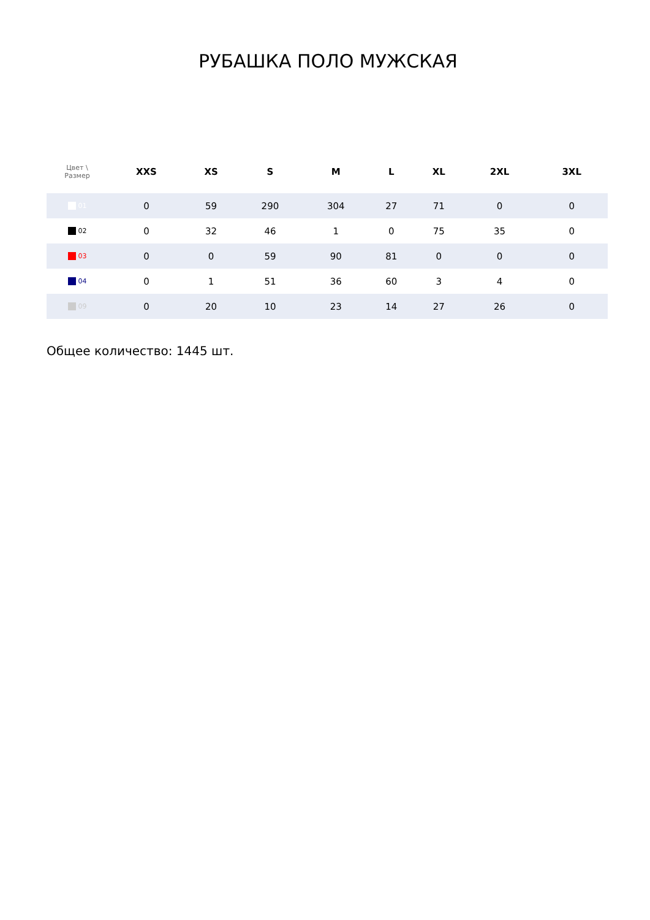РУБАШКА ПОЛО МУЖСКАЯ
| Цвет \ Размер | XXS | XS | S | M | L | XL | 2XL | 3XL |
| --- | --- | --- | --- | --- | --- | --- | --- | --- |
| 01 | 0 | 59 | 290 | 304 | 27 | 71 | 0 | 0 |
| 02 | 0 | 32 | 46 | 1 | 0 | 75 | 35 | 0 |
| 03 | 0 | 0 | 59 | 90 | 81 | 0 | 0 | 0 |
| 04 | 0 | 1 | 51 | 36 | 60 | 3 | 4 | 0 |
| 09 | 0 | 20 | 10 | 23 | 14 | 27 | 26 | 0 |
Общее количество: 1445 шт.